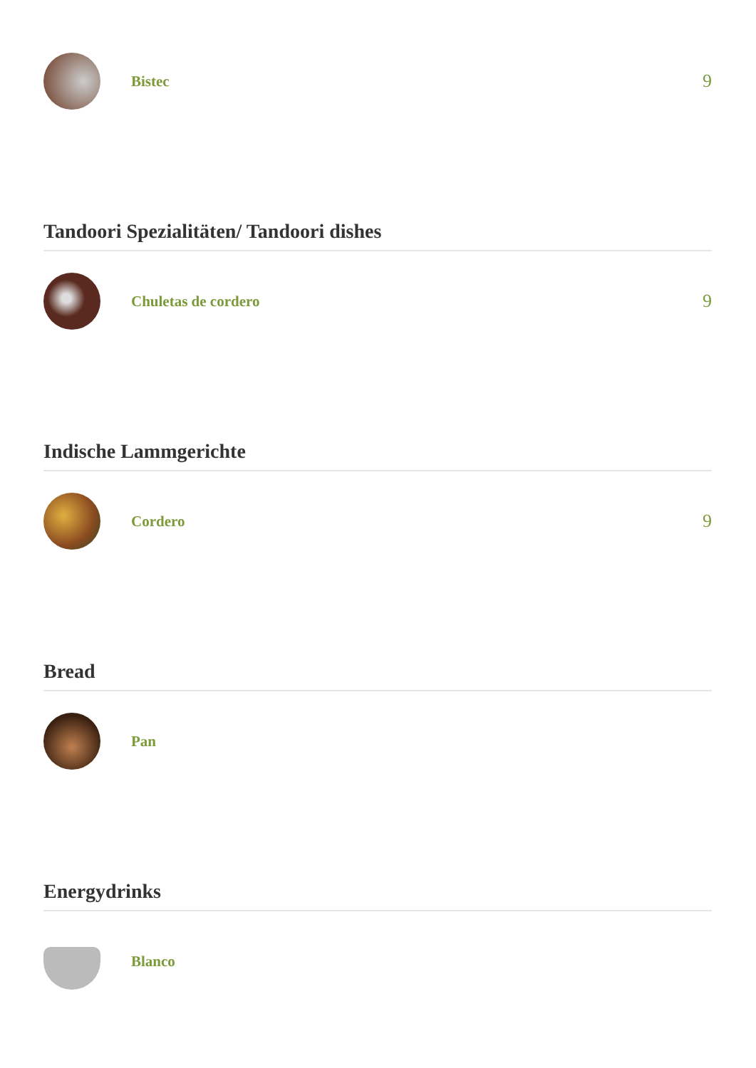Bistec
9
Tandoori Spezialitäten/ Tandoori dishes
Chuletas de cordero
9
Indische Lammgerichte
Cordero
9
Bread
Pan
Energydrinks
Blanco